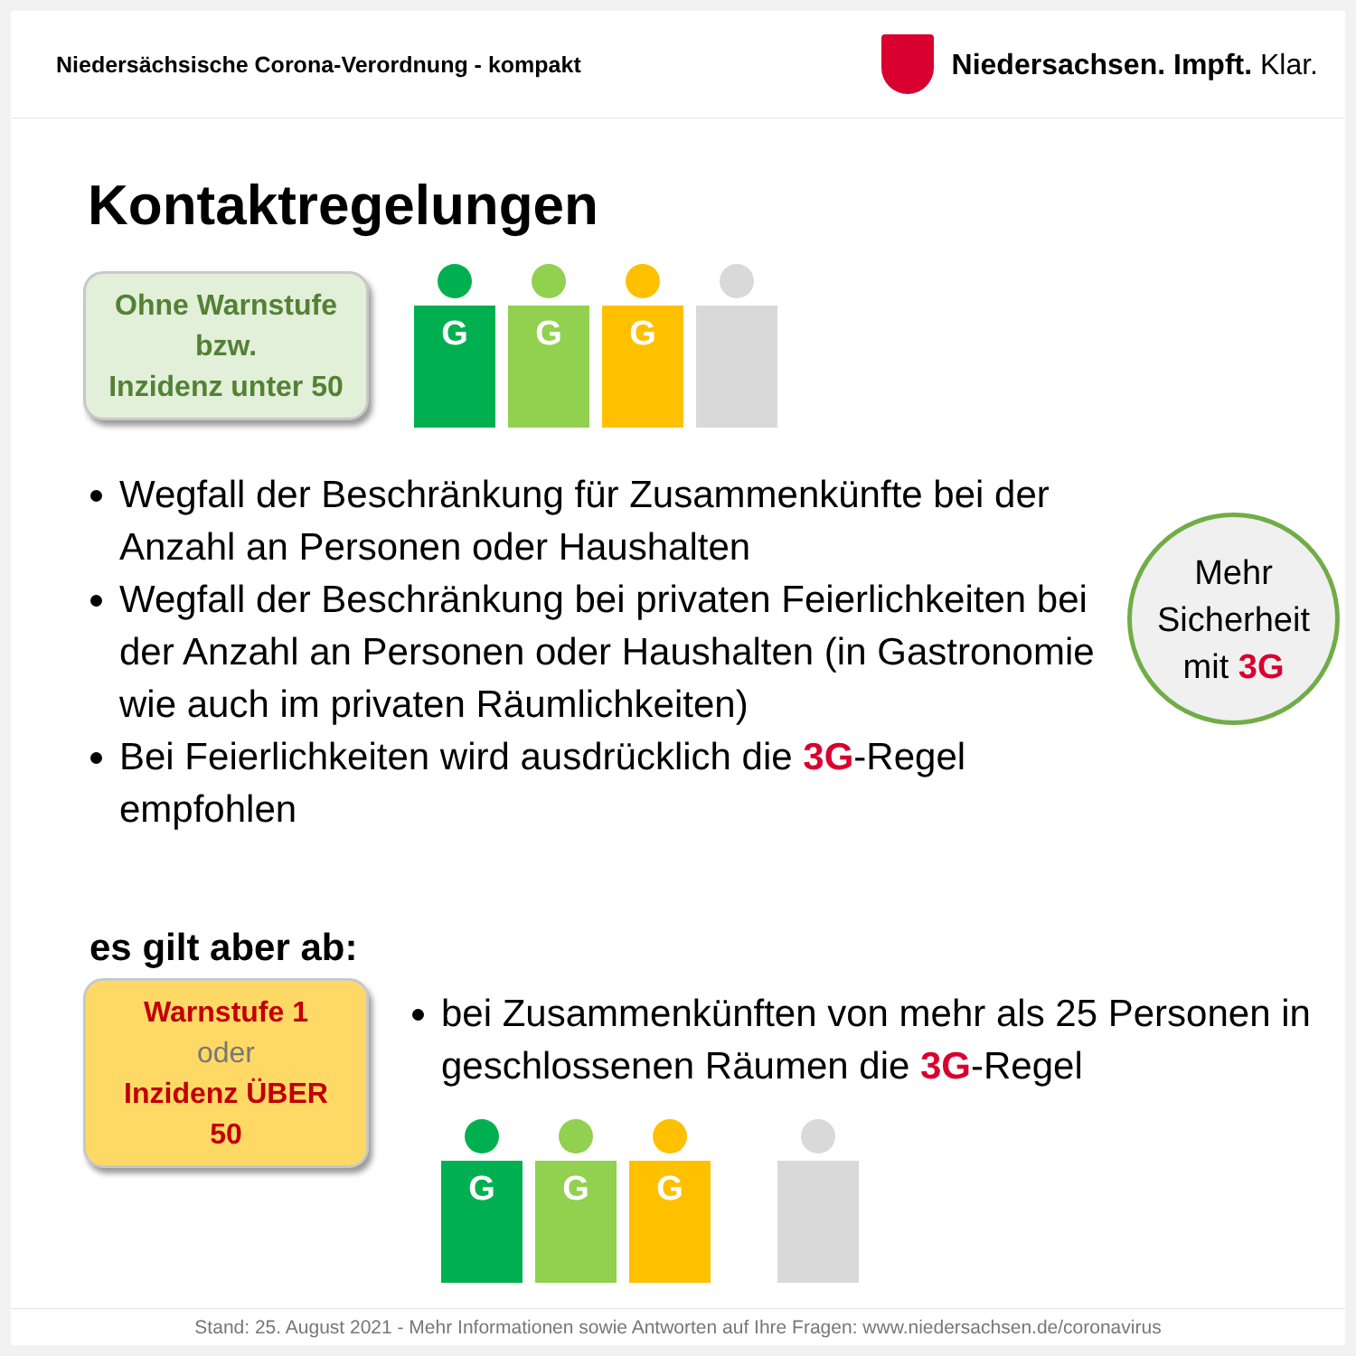Niedersächsische Corona-Verordnung - kompakt
Niedersachsen. Impft. Klar.
Kontaktregelungen
Ohne Warnstufe
bzw.
Inzidenz unter 50
G G G
Wegfall der Beschränkung für Zusammenkünfte bei der Anzahl an Personen oder Haushalten
Wegfall der Beschränkung bei privaten Feierlichkeiten bei der Anzahl an Personen oder Haushalten (in Gastronomie wie auch im privaten Räumlichkeiten)
Bei Feierlichkeiten wird ausdrücklich die 3G-Regel empfohlen
Mehr
Sicherheit
mit 3G
es gilt aber ab:
Warnstufe 1
oder
Inzidenz ÜBER 50
bei Zusammenkünften von mehr als 25 Personen in geschlossenen Räumen die 3G-Regel
G G G
Stand: 25. August 2021 - Mehr Informationen sowie Antworten auf Ihre Fragen: www.niedersachsen.de/coronavirus